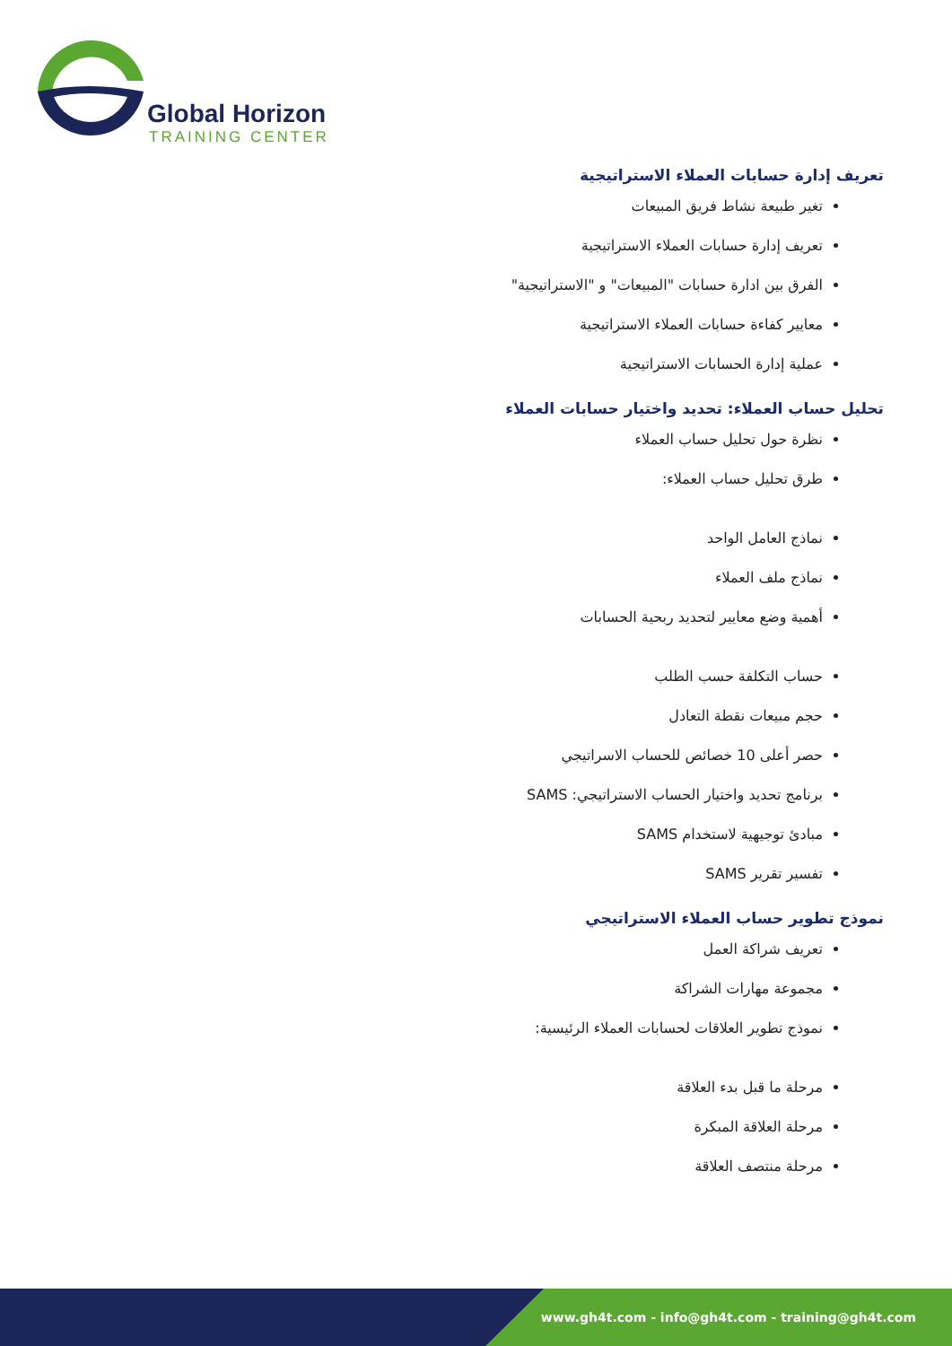Global Horizon
TRAINING CENTER
تعريف إدارة حسابات العملاء الاستراتيجية
تغير طبيعة نشاط فريق المبيعات
تعريف إدارة حسابات العملاء الاستراتيجية
الفرق بين ادارة حسابات "المبيعات" و "الاستراتيجية"
معايير كفاءة حسابات العملاء الاستراتيجية
عملية إدارة الحسابات الاستراتيجية
تحليل حساب العملاء: تحديد واختيار حسابات العملاء
نظرة حول تحليل حساب العملاء
طرق تحليل حساب العملاء:
نماذج العامل الواحد
نماذج ملف العملاء
أهمية وضع معايير لتحديد ربحية الحسابات
حساب التكلفة حسب الطلب
حجم مبيعات نقطة التعادل
حصر أعلى 10 خصائص للحساب الاسراتيجي
برنامج تحديد واختيار الحساب الاستراتيجي: SAMS
مبادئ توجيهية لاستخدام SAMS
تفسير تقرير SAMS
نموذج تطوير حساب العملاء الاستراتيجي
تعريف شراكة العمل
مجموعة مهارات الشراكة
نموذج تطوير العلاقات لحسابات العملاء الرئيسية:
مرحلة ما قبل بدء العلاقة
مرحلة العلاقة المبكرة
مرحلة منتصف العلاقة
www.gh4t.com - info@gh4t.com - training@gh4t.com